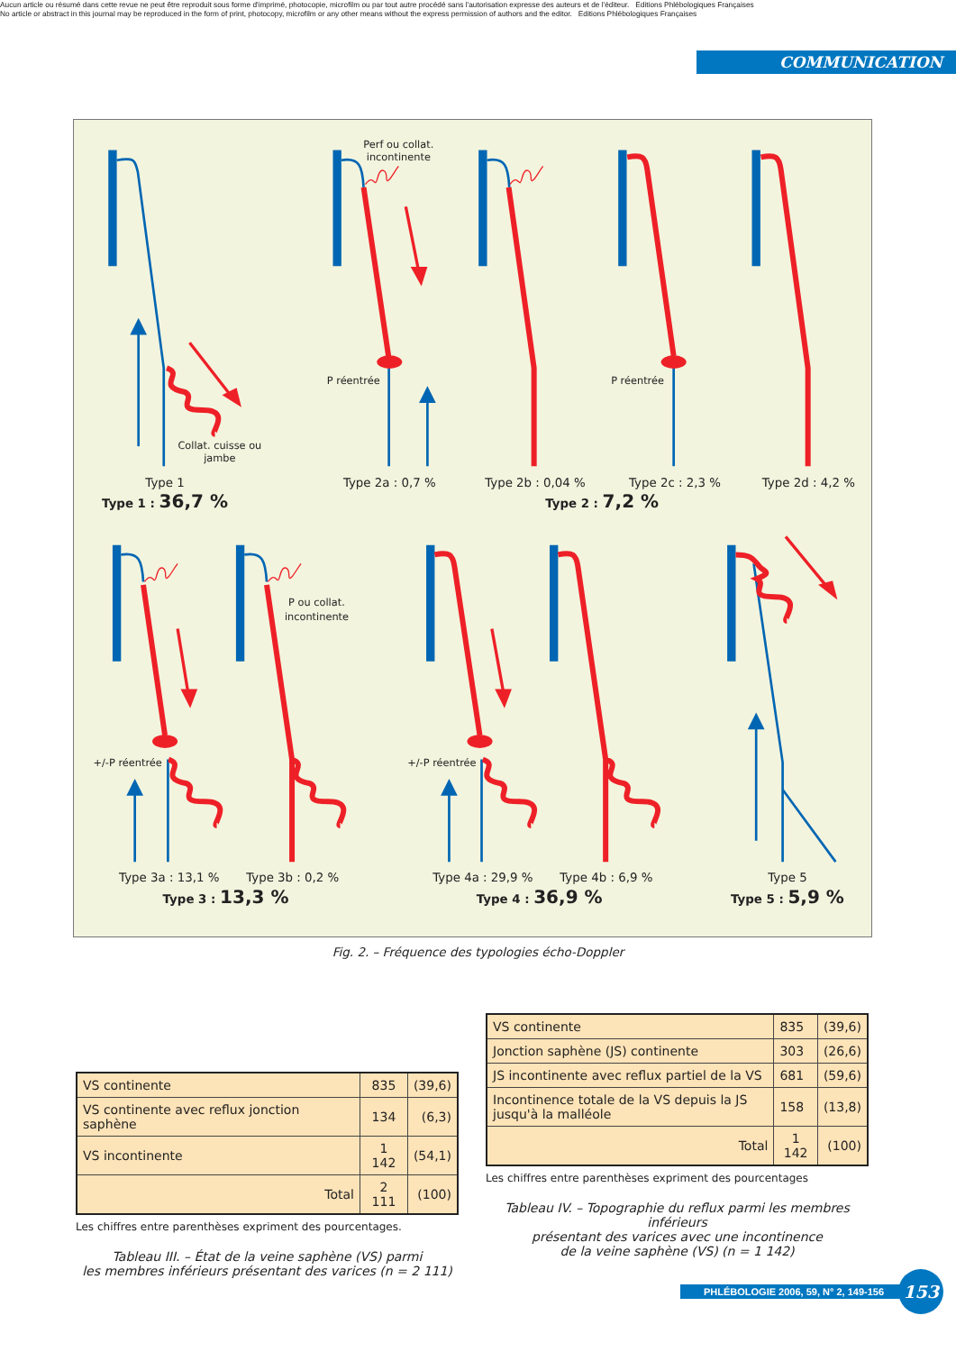Aucun article ou résumé dans cette revue ne peut être reproduit sous forme d'imprimé, photocopie, microfilm ou par tout autre procédé sans l'autorisation expresse des auteurs et de l'éditeur. Editions Phlébologiques Françaises
No article or abstract in this journal may be reproduced in the form of print, photocopy, microfilm or any other means without the express permission of authors and the editor. Editions Phlébologiques Françaises
COMMUNICATION
Perf ou collat.
incontinente
P réentrée
P réentrée
Collat. cuisse ou
jambe
P ou collat.
incontinente
+/-P réentrée
+/-P réentrée
Type 1
Type 2a : 0,7 %
Type 2b : 0,04 %
Type 2c : 2,3 %
Type 2d : 4,2 %
Type 3a : 13,1 %
Type 3b : 0,2 %
Type 4a : 29,9 %
Type 4b : 6,9 %
Type 5
Type 1 : 36,7 %
Type 2 : 7,2 %
Type 3 : 13,3 %
Type 4 : 36,9 %
Type 5 : 5,9 %
Fig. 2. – Fréquence des typologies écho-Doppler
| VS continente | 835 | (39,6) |
| VS continente avec reflux jonction saphène | 134 | (6,3) |
| VS incontinente | 1 142 | (54,1) |
| Total | 2 111 | (100) |
Les chiffres entre parenthèses expriment des pourcentages.
Tableau III. – État de la veine saphène (VS) parmi
les membres inférieurs présentant des varices (n = 2 111)
| VS continente | 835 | (39,6) |
| Jonction saphène (JS) continente | 303 | (26,6) |
| JS incontinente avec reflux partiel de la VS | 681 | (59,6) |
| Incontinence totale de la VS depuis la JS jusqu'à la malléole | 158 | (13,8) |
| Total | 1 142 | (100) |
Les chiffres entre parenthèses expriment des pourcentages
Tableau IV. – Topographie du reflux parmi les membres inférieurs
présentant des varices avec une incontinence
de la veine saphène (VS) (n = 1 142)
PHLÉBOLOGIE 2006, 59, N° 2, 149-156 153